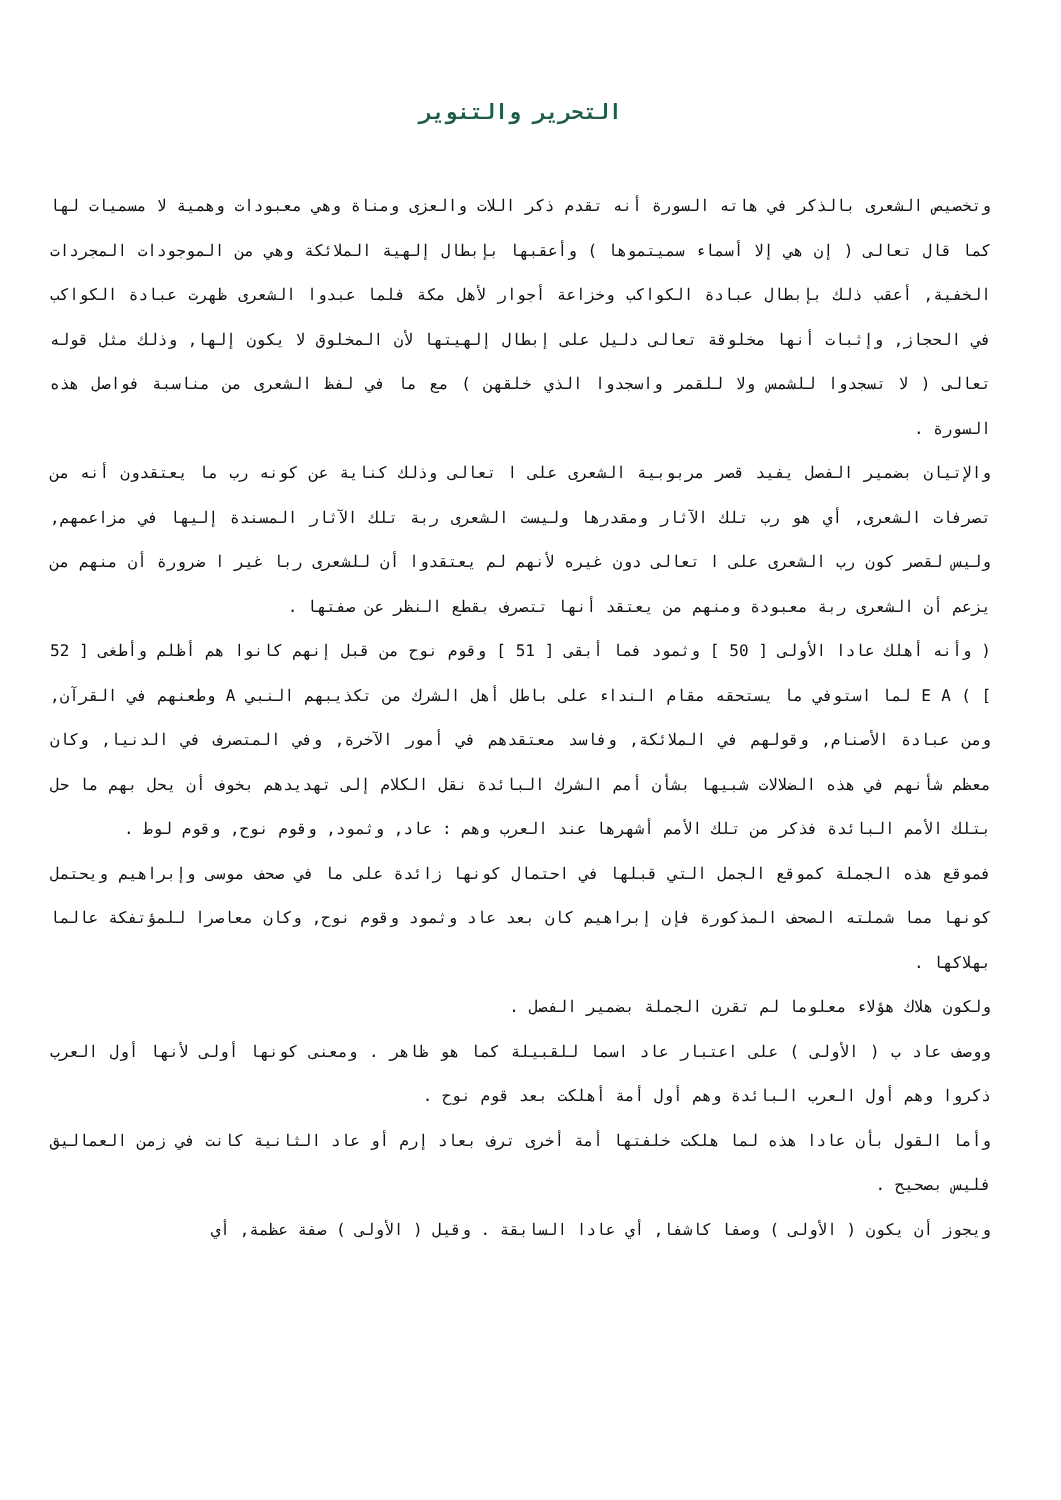التحرير والتنوير
وتخصيص الشعرى بالذكر في هاته السورة أنه تقدم ذكر اللات والعزى ومناة وهي معبودات وهمية لا مسميات لها كما قال تعالى ( إن هي إلا أسماء سميتموها ) وأعقبها بإبطال إلهية الملائكة وهي من الموجودات المجردات الخفية, أعقب ذلك بإبطال عبادة الكواكب وخزاعة أجوار لأهل مكة فلما عبدوا الشعرى ظهرت عبادة الكواكب في الحجاز, وإثبات أنها مخلوقة تعالى دليل على إبطال إلهيتها لأن المخلوق لا يكون إلها, وذلك مثل قوله تعالى ( لا تسجدوا للشمس ولا للقمر واسجدوا الذي خلقهن ) مع ما في لفظ الشعرى من مناسبة فواصل هذه السورة .
والإتيان بضمير الفصل يفيد قصر مربوبية الشعرى على ا تعالى وذلك كناية عن كونه رب ما يعتقدون أنه من تصرفات الشعرى, أي هو رب تلك الآثار ومقدرها وليست الشعرى ربة تلك الآثار المسندة إليها في مزاعمهم, وليس لقصر كون رب الشعرى على ا تعالى دون غيره لأنهم لم يعتقدوا أن للشعرى ربا غير ا ضرورة أن منهم من يزعم أن الشعرى ربة معبودة ومنهم من يعتقد أنها تتصرف بقطع النظر عن صفتها .
( وأنه أهلك عادا الأولى [ 50 ] وثمود فما أبقى [ 51 ] وقوم نوح من قبل إنهم كانوا هم أظلم وأطغى [ 52 ] ) E A لما استوفي ما يستحقه مقام النداء على باطل أهل الشرك من تكذيبهم النبي A وطعنهم في القرآن, ومن عبادة الأصنام, وقولهم في الملائكة, وفاسد معتقدهم في أمور الآخرة, وفي المتصرف في الدنيا, وكان معظم شأنهم في هذه الضلالات شبيها بشأن أمم الشرك البائدة نقل الكلام إلى تهديدهم بخوف أن يحل بهم ما حل بتلك الأمم البائدة فذكر من تلك الأمم أشهرها عند العرب وهم : عاد, وثمود, وقوم نوح, وقوم لوط .
فموقع هذه الجملة كموقع الجمل التي قبلها في احتمال كونها زائدة على ما في صحف موسى وإبراهيم ويحتمل كونها مما شملته الصحف المذكورة فإن إبراهيم كان بعد عاد وثمود وقوم نوح, وكان معاصرا للمؤتفكة عالما بهلاكها .
ولكون هلاك هؤلاء معلوما لم تقرن الجملة بضمير الفصل .
ووصف عاد ب ( الأولى ) على اعتبار عاد اسما للقبيلة كما هو ظاهر . ومعنى كونها أولى لأنها أول العرب ذكروا وهم أول العرب البائدة وهم أول أمة أهلكت بعد قوم نوح .
وأما القول بأن عادا هذه لما هلكت خلفتها أمة أخرى ترف بعاد إرم أو عاد الثانية كانت في زمن العماليق فليس بصحيح .
ويجوز أن يكون ( الأولى ) وصفا كاشفا, أي عادا السابقة . وقيل ( الأولى ) صفة عظمة, أي